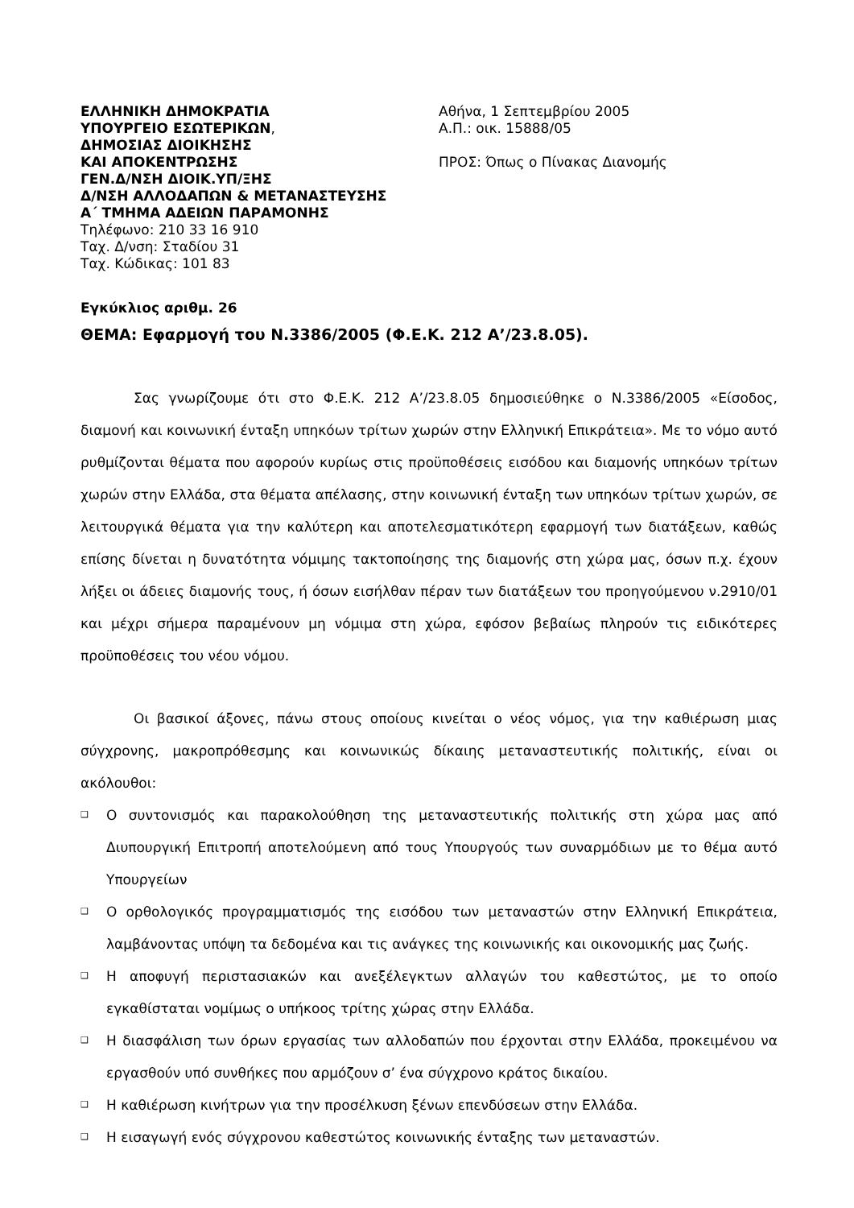ΕΛΛΗΝΙΚΗ ΔΗΜΟΚΡΑΤΙΑ
ΥΠΟΥΡΓΕΙΟ ΕΣΩΤΕΡΙΚΩΝ,
ΔΗΜΟΣΙΑΣ ΔΙΟΙΚΗΣΗΣ
ΚΑΙ ΑΠΟΚΕΝΤΡΩΣΗΣ
ΓΕΝ.Δ/ΝΣΗ ΔΙΟΙΚ.ΥΠ/ΞΗΣ
Δ/ΝΣΗ ΑΛΛΟΔΑΠΩΝ & ΜΕΤΑΝΑΣΤΕΥΣΗΣ
Α΄ ΤΜΗΜΑ ΑΔΕΙΩΝ ΠΑΡΑΜΟΝΗΣ
Τηλέφωνο: 210 33 16 910
Ταχ. Δ/νση: Σταδίου 31
Ταχ. Κώδικας: 101 83
Αθήνα, 1 Σεπτεμβρίου 2005
Α.Π.: οικ. 15888/05
ΠΡΟΣ: Όπως ο Πίνακας Διανομής
Εγκύκλιος αριθμ. 26
ΘΕΜΑ: Εφαρμογή του Ν.3386/2005 (Φ.Ε.Κ. 212 Α’/23.8.05).
Σας γνωρίζουμε ότι στο Φ.Ε.Κ. 212 Α’/23.8.05 δημοσιεύθηκε ο Ν.3386/2005 «Είσοδος, διαμονή και κοινωνική ένταξη υπηκόων τρίτων χωρών στην Ελληνική Επικράτεια». Με το νόμο αυτό ρυθμίζονται θέματα που αφορούν κυρίως στις προϋποθέσεις εισόδου και διαμονής υπηκόων τρίτων χωρών στην Ελλάδα, στα θέματα απέλασης, στην κοινωνική ένταξη των υπηκόων τρίτων χωρών, σε λειτουργικά θέματα για την καλύτερη και αποτελεσματικότερη εφαρμογή των διατάξεων, καθώς επίσης δίνεται η δυνατότητα νόμιμης τακτοποίησης της διαμονής στη χώρα μας, όσων π.χ. έχουν λήξει οι άδειες διαμονής τους, ή όσων εισήλθαν πέραν των διατάξεων του προηγούμενου ν.2910/01 και μέχρι σήμερα παραμένουν μη νόμιμα στη χώρα, εφόσον βεβαίως πληρούν τις ειδικότερες προϋποθέσεις του νέου νόμου.
Οι βασικοί άξονες, πάνω στους οποίους κινείται ο νέος νόμος, για την καθιέρωση μιας σύγχρονης, μακροπρόθεσμης και κοινωνικώς δίκαιης μεταναστευτικής πολιτικής, είναι οι ακόλουθοι:
❑ Ο συντονισμός και παρακολούθηση της μεταναστευτικής πολιτικής στη χώρα μας από Διυπουργική Επιτροπή αποτελούμενη από τους Υπουργούς των συναρμόδιων με το θέμα αυτό Υπουργείων
❑ Ο ορθολογικός προγραμματισμός της εισόδου των μεταναστών στην Ελληνική Επικράτεια, λαμβάνοντας υπόψη τα δεδομένα και τις ανάγκες της κοινωνικής και οικονομικής μας ζωής.
❑ Η αποφυγή περιστασιακών και ανεξέλεγκτων αλλαγών του καθεστώτος, με το οποίο εγκαθίσταται νομίμως ο υπήκοος τρίτης χώρας στην Ελλάδα.
❑ Η διασφάλιση των όρων εργασίας των αλλοδαπών που έρχονται στην Ελλάδα, προκειμένου να εργασθούν υπό συνθήκες που αρμόζουν σ’ ένα σύγχρονο κράτος δικαίου.
❑ Η καθιέρωση κινήτρων για την προσέλκυση ξένων επενδύσεων στην Ελλάδα.
❑ Η εισαγωγή ενός σύγχρονου καθεστώτος κοινωνικής ένταξης των μεταναστών.